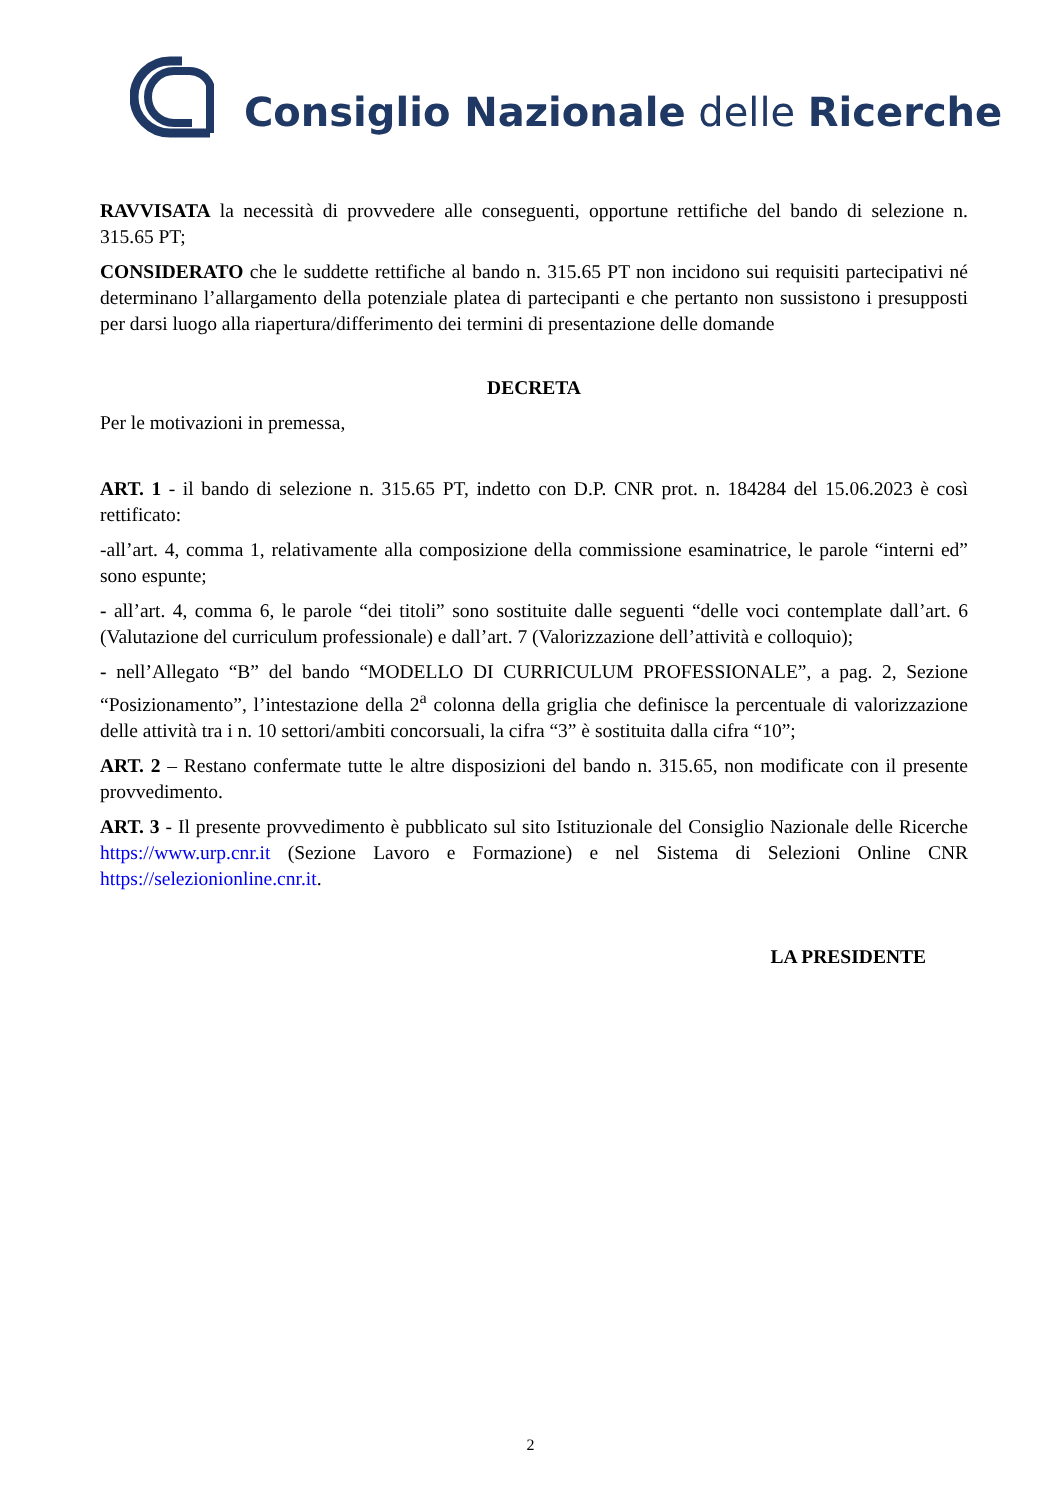Consiglio Nazionale delle Ricerche
RAVVISATA la necessità di provvedere alle conseguenti, opportune rettifiche del bando di selezione n. 315.65 PT;
CONSIDERATO che le suddette rettifiche al bando n. 315.65 PT non incidono sui requisiti partecipativi né determinano l’allargamento della potenziale platea di partecipanti e che pertanto non sussistono i presupposti per darsi luogo alla riapertura/differimento dei termini di presentazione delle domande
DECRETA
Per le motivazioni in premessa,
ART. 1 - il bando di selezione n. 315.65 PT, indetto con D.P. CNR prot. n. 184284 del 15.06.2023 è così rettificato:
-all’art. 4, comma 1, relativamente alla composizione della commissione esaminatrice, le parole “interni ed” sono espunte;
- all’art. 4, comma 6, le parole “dei titoli” sono sostituite dalle seguenti “delle voci contemplate dall’art. 6 (Valutazione del curriculum professionale) e dall’art. 7 (Valorizzazione dell’attività e colloquio);
- nell’Allegato “B” del bando “MODELLO DI CURRICULUM PROFESSIONALE”, a pag. 2, Sezione “Posizionamento”, l’intestazione della 2<sup>a</sup> colonna della griglia che definisce la percentuale di valorizzazione delle attività tra i n. 10 settori/ambiti concorsuali, la cifra “3” è sostituita dalla cifra “10”;
ART. 2 – Restano confermate tutte le altre disposizioni del bando n. 315.65, non modificate con il presente provvedimento.
ART. 3 - Il presente provvedimento è pubblicato sul sito Istituzionale del Consiglio Nazionale delle Ricerche https://www.urp.cnr.it (Sezione Lavoro e Formazione) e nel Sistema di Selezioni Online CNR https://selezionionline.cnr.it.
LA PRESIDENTE
2